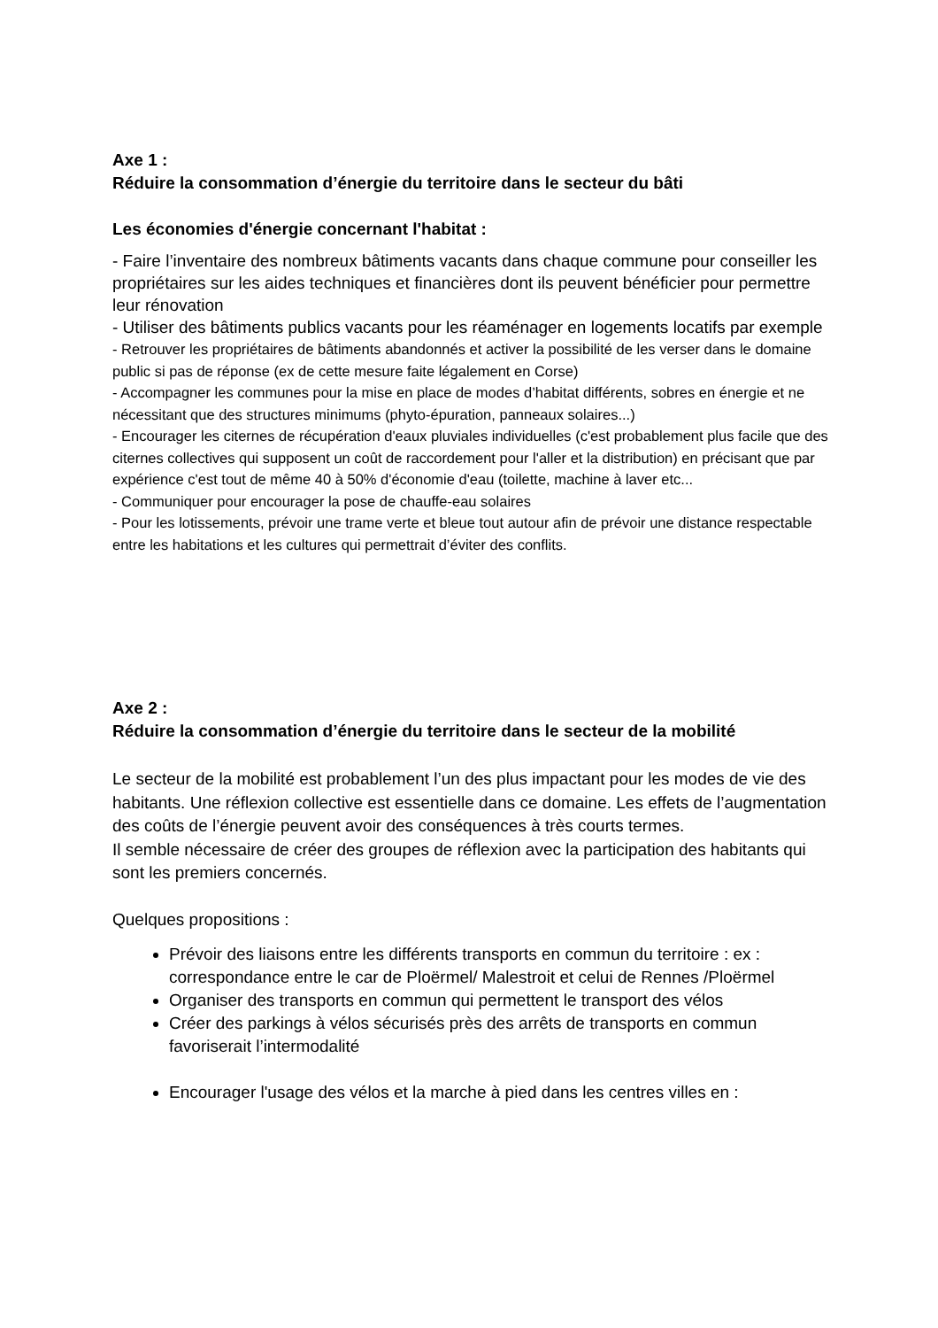Axe 1 :
Réduire la consommation d’énergie du territoire dans le secteur du bâti
Les économies d'énergie concernant l'habitat :
- Faire l’inventaire des nombreux bâtiments vacants dans chaque commune pour conseiller les propriétaires sur les aides techniques et financières dont ils peuvent bénéficier pour permettre leur rénovation
- Utiliser des bâtiments publics vacants pour les réaménager en logements locatifs par exemple
- Retrouver les propriétaires de bâtiments abandonnés et activer la possibilité de les verser dans le domaine public si pas de réponse (ex de cette mesure faite légalement en Corse)
- Accompagner les communes pour la mise en place de modes d’habitat différents, sobres en énergie et ne nécessitant que des structures minimums (phyto-épuration, panneaux solaires...)
- Encourager les citernes de récupération d'eaux pluviales individuelles (c'est probablement plus facile que des citernes collectives qui supposent un coût de raccordement pour l'aller et la distribution) en précisant que par expérience c'est tout de même 40 à 50% d'économie d'eau (toilette, machine à laver etc...
- Communiquer pour encourager la pose de chauffe-eau solaires
- Pour les lotissements, prévoir une trame verte et bleue tout autour afin de prévoir une distance respectable entre les habitations et les cultures qui permettrait d’éviter des conflits.
Axe 2 :
Réduire la consommation d’énergie du territoire dans le secteur de la mobilité
Le secteur de la mobilité est probablement l’un des plus impactant pour les modes de vie des habitants. Une réflexion collective est essentielle dans ce domaine. Les effets de l’augmentation des coûts de l’énergie peuvent avoir des conséquences à très courts termes.
Il semble nécessaire de créer des groupes de réflexion avec la participation des habitants qui sont les premiers concernés.
Quelques propositions :
Prévoir des liaisons entre les différents transports en commun du territoire : ex : correspondance entre le car de Ploërmel/ Malestroit et celui de Rennes /Ploërmel
Organiser des transports en commun qui permettent le transport des vélos
Créer des parkings à vélos sécurisés près des arrêts de transports en commun favoriserait l’intermodalité
Encourager l'usage des vélos et la marche à pied dans les centres villes en :